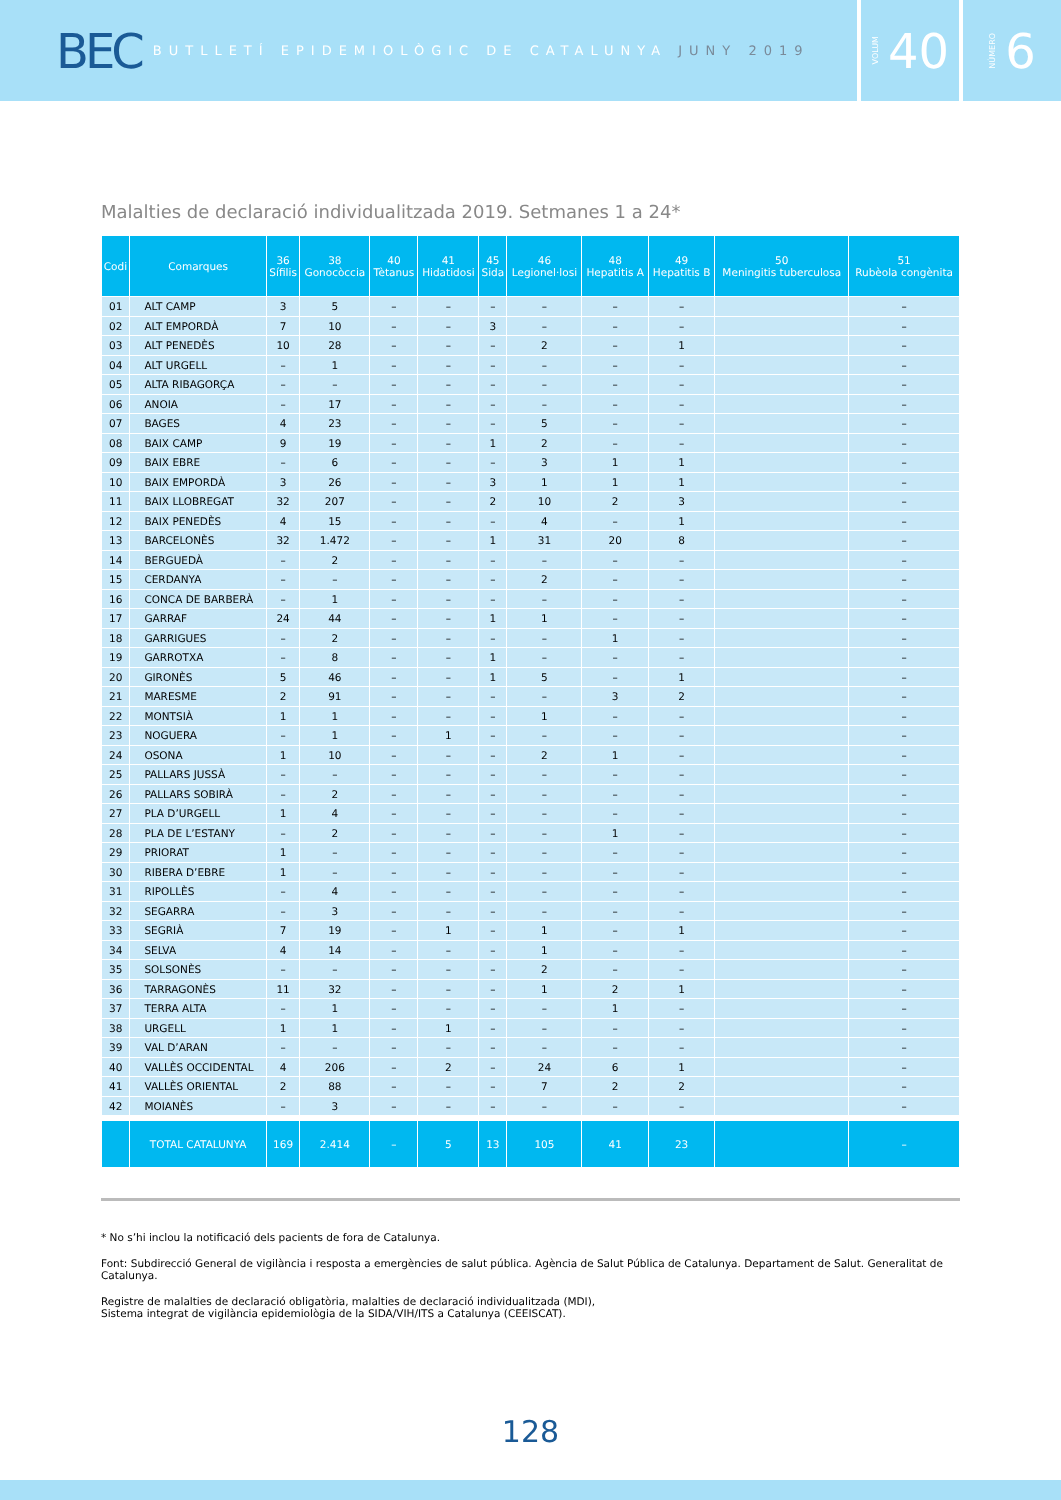BEC
BUTLLETÍ EPIDEMIOLÒGIC DE CATALUNYA JUNY 2019
VOLUM 40
NÚMERO 6
Malalties de declaració individualitzada 2019. Setmanes 1 a 24*
| Codi | Comarques | 36 Sífilis | 38 Gonocòccia | 40 Tètanus | 41 Hidatidosi | 45 Sida | 46 Legionel·losi | 48 Hepatitis A | 49 Hepatitis B | 50 Meningitis tuberculosa | 51 Rubèola congènita |
| --- | --- | --- | --- | --- | --- | --- | --- | --- | --- | --- | --- |
| 01 | ALT CAMP | 3 | 5 | – | – | – | – | – | – | | – |
| 02 | ALT EMPORDÀ | 7 | 10 | – | – | 3 | – | – | – | | – |
| 03 | ALT PENEDÈS | 10 | 28 | – | – | – | 2 | – | 1 | | – |
| 04 | ALT URGELL | – | 1 | – | – | – | – | – | – | | – |
| 05 | ALTA RIBAGORÇA | – | – | – | – | – | – | – | – | | – |
| 06 | ANOIA | – | 17 | – | – | – | – | – | – | | – |
| 07 | BAGES | 4 | 23 | – | – | – | 5 | – | – | | – |
| 08 | BAIX CAMP | 9 | 19 | – | – | 1 | 2 | – | – | | – |
| 09 | BAIX EBRE | – | 6 | – | – | – | 3 | 1 | 1 | | – |
| 10 | BAIX EMPORDÀ | 3 | 26 | – | – | 3 | 1 | 1 | 1 | | – |
| 11 | BAIX LLOBREGAT | 32 | 207 | – | – | 2 | 10 | 2 | 3 | | – |
| 12 | BAIX PENEDÈS | 4 | 15 | – | – | – | 4 | – | 1 | | – |
| 13 | BARCELONÈS | 32 | 1.472 | – | – | 1 | 31 | 20 | 8 | | – |
| 14 | BERGUEDÀ | – | 2 | – | – | – | – | – | – | | – |
| 15 | CERDANYA | – | – | – | – | – | 2 | – | – | | – |
| 16 | CONCA DE BARBERÀ | – | 1 | – | – | – | – | – | – | | – |
| 17 | GARRAF | 24 | 44 | – | – | 1 | 1 | – | – | | – |
| 18 | GARRIGUES | – | 2 | – | – | – | – | 1 | – | | – |
| 19 | GARROTXA | – | 8 | – | – | 1 | – | – | – | | – |
| 20 | GIRONÈS | 5 | 46 | – | – | 1 | 5 | – | 1 | | – |
| 21 | MARESME | 2 | 91 | – | – | – | – | 3 | 2 | | – |
| 22 | MONTSIÀ | 1 | 1 | – | – | – | 1 | – | – | | – |
| 23 | NOGUERA | – | 1 | – | 1 | – | – | – | – | | – |
| 24 | OSONA | 1 | 10 | – | – | – | 2 | 1 | – | | – |
| 25 | PALLARS JUSSÀ | – | – | – | – | – | – | – | – | | – |
| 26 | PALLARS SOBIRÀ | – | 2 | – | – | – | – | – | – | | – |
| 27 | PLA D’URGELL | 1 | 4 | – | – | – | – | – | – | | – |
| 28 | PLA DE L’ESTANY | – | 2 | – | – | – | – | 1 | – | | – |
| 29 | PRIORAT | 1 | – | – | – | – | – | – | – | | – |
| 30 | RIBERA D’EBRE | 1 | – | – | – | – | – | – | – | | – |
| 31 | RIPOLLÈS | – | 4 | – | – | – | – | – | – | | – |
| 32 | SEGARRA | – | 3 | – | – | – | – | – | – | | – |
| 33 | SEGRIÀ | 7 | 19 | – | 1 | – | 1 | – | 1 | | – |
| 34 | SELVA | 4 | 14 | – | – | – | 1 | – | – | | – |
| 35 | SOLSONÈS | – | – | – | – | – | 2 | – | – | | – |
| 36 | TARRAGONÈS | 11 | 32 | – | – | – | 1 | 2 | 1 | | – |
| 37 | TERRA ALTA | – | 1 | – | – | – | – | 1 | – | | – |
| 38 | URGELL | 1 | 1 | – | 1 | – | – | – | – | | – |
| 39 | VAL D’ARAN | – | – | – | – | – | – | – | – | | – |
| 40 | VALLÈS OCCIDENTAL | 4 | 206 | – | 2 | – | 24 | 6 | 1 | | – |
| 41 | VALLÈS ORIENTAL | 2 | 88 | – | – | – | 7 | 2 | 2 | | – |
| 42 | MOIANÈS | – | 3 | – | – | – | – | – | – | | – |
| | TOTAL CATALUNYA | 169 | 2.414 | – | 5 | 13 | 105 | 41 | 23 | | – |
* No s’hi inclou la notificació dels pacients de fora de Catalunya.
Font: Subdirecció General de vigilància i resposta a emergències de salut pública. Agència de Salut Pública de Catalunya. Departament de Salut. Generalitat de Catalunya.
Registre de malalties de declaració obligatòria, malalties de declaració individualitzada (MDI),
Sistema integrat de vigilància epidemiològia de la SIDA/VIH/ITS a Catalunya (CEEISCAT).
128